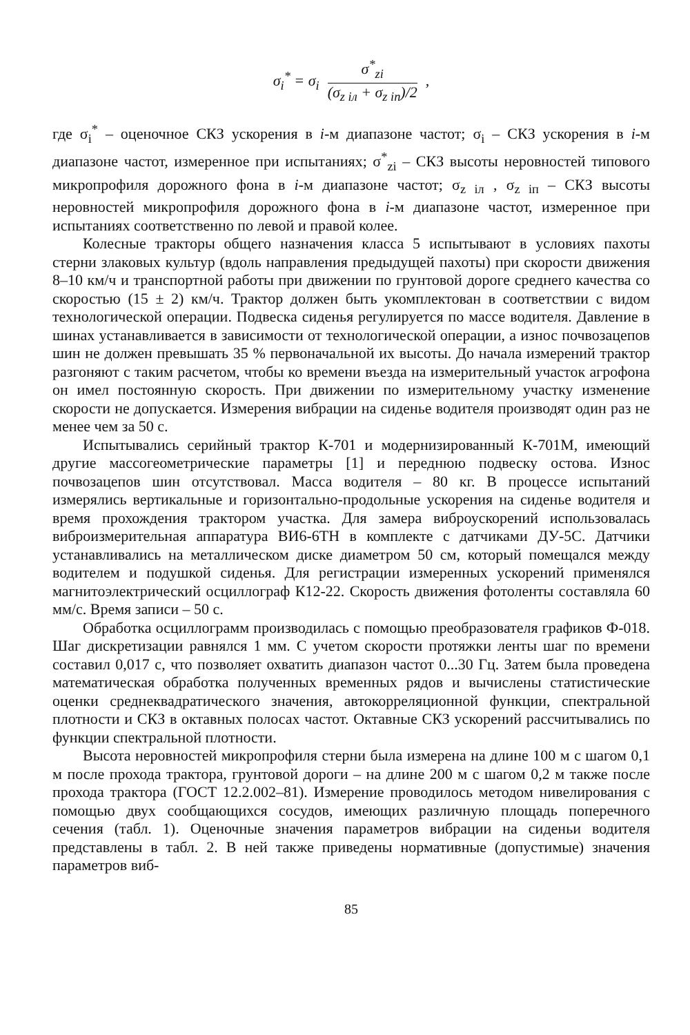| σ<sub>i</sub><sup>*</sup> = σ<sub>i</sub> | σ<sup>*</sup><sub>zi</sub> (σ<sub>z iл</sub> + σ<sub>z iп</sub>)/2 | , |
где σ<sub>i</sub><sup>*</sup> – оценочное СКЗ ускорения в i-м диапазоне частот; σ<sub>i</sub> – СКЗ ускорения в i-м диапазоне частот, измеренное при испытаниях; σ<sup>*</sup><sub>zi</sub> – СКЗ высоты неровностей типового микропрофиля дорожного фона в i-м диапазоне частот; σ<sub>z iл</sub> , σ<sub>z iп</sub> – СКЗ высоты неровностей микропрофиля дорожного фона в i-м диапазоне частот, измеренное при испытаниях соответственно по левой и правой колее.
Колесные тракторы общего назначения класса 5 испытывают в условиях пахоты стерни злаковых культур (вдоль направления предыдущей пахоты) при скорости движения 8–10 км/ч и транспортной работы при движении по грунтовой дороге среднего качества со скоростью (15 ± 2) км/ч. Трактор должен быть укомплектован в соответствии с видом технологической операции. Подвеска сиденья регулируется по массе водителя. Давление в шинах устанавливается в зависимости от технологической операции, а износ почвозацепов шин не должен превышать 35 % первоначальной их высоты. До начала измерений трактор разгоняют с таким расчетом, чтобы ко времени въезда на измерительный участок агрофона он имел постоянную скорость. При движении по измерительному участку изменение скорости не допускается. Измерения вибрации на сиденье водителя производят один раз не менее чем за 50 с.
Испытывались серийный трактор К-701 и модернизированный К-701М, имеющий другие массогеометрические параметры [1] и переднюю подвеску остова. Износ почвозацепов шин отсутствовал. Масса водителя – 80 кг. В процессе испытаний измерялись вертикальные и горизонтально-продольные ускорения на сиденье водителя и время прохождения трактором участка. Для замера виброускорений использовалась виброизмерительная аппаратура ВИ6-6ТН в комплекте с датчиками ДУ-5С. Датчики устанавливались на металлическом диске диаметром 50 см, который помещался между водителем и подушкой сиденья. Для регистрации измеренных ускорений применялся магнитоэлектрический осциллограф К12-22. Скорость движения фотоленты составляла 60 мм/с. Время записи – 50 с.
Обработка осциллограмм производилась с помощью преобразователя графиков Ф-018. Шаг дискретизации равнялся 1 мм. С учетом скорости протяжки ленты шаг по времени составил 0,017 с, что позволяет охватить диапазон частот 0...30 Гц. Затем была проведена математическая обработка полученных временных рядов и вычислены статистические оценки среднеквадратического значения, автокорреляционной функции, спектральной плотности и СКЗ в октавных полосах частот. Октавные СКЗ ускорений рассчитывались по функции спектральной плотности.
Высота неровностей микропрофиля стерни была измерена на длине 100 м с шагом 0,1 м после прохода трактора, грунтовой дороги – на длине 200 м с шагом 0,2 м также после прохода трактора (ГОСТ 12.2.002–81). Измерение проводилось методом нивелирования с помощью двух сообщающихся сосудов, имеющих различную площадь поперечного сечения (табл. 1). Оценочные значения параметров вибрации на сиденьи водителя представлены в табл. 2. В ней также приведены нормативные (допустимые) значения параметров виб-
85